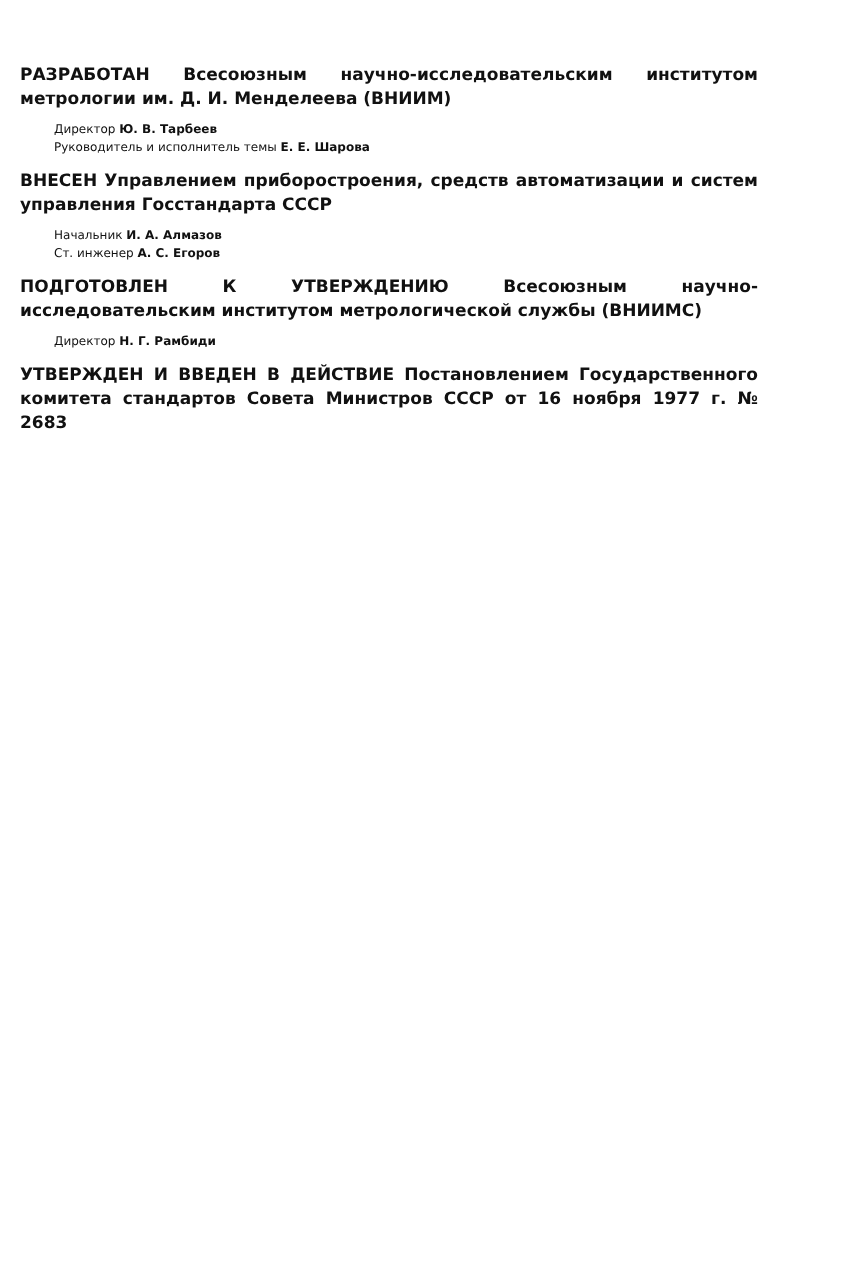РАЗРАБОТАН Всесоюзным научно-исследовательским институтом метрологии им. Д. И. Менделеева (ВНИИМ)
Директор Ю. В. Тарбеев
Руководитель и исполнитель темы Е. Е. Шарова
ВНЕСЕН Управлением приборостроения, средств автоматизации и систем управления Госстандарта СССР
Начальник И. А. Алмазов
Ст. инженер А. С. Егоров
ПОДГОТОВЛЕН К УТВЕРЖДЕНИЮ Всесоюзным научно-исследовательским институтом метрологической службы (ВНИИМС)
Директор Н. Г. Рамбиди
УТВЕРЖДЕН И ВВЕДЕН В ДЕЙСТВИЕ Постановлением Государственного комитета стандартов Совета Министров СССР от 16 ноября 1977 г. № 2683